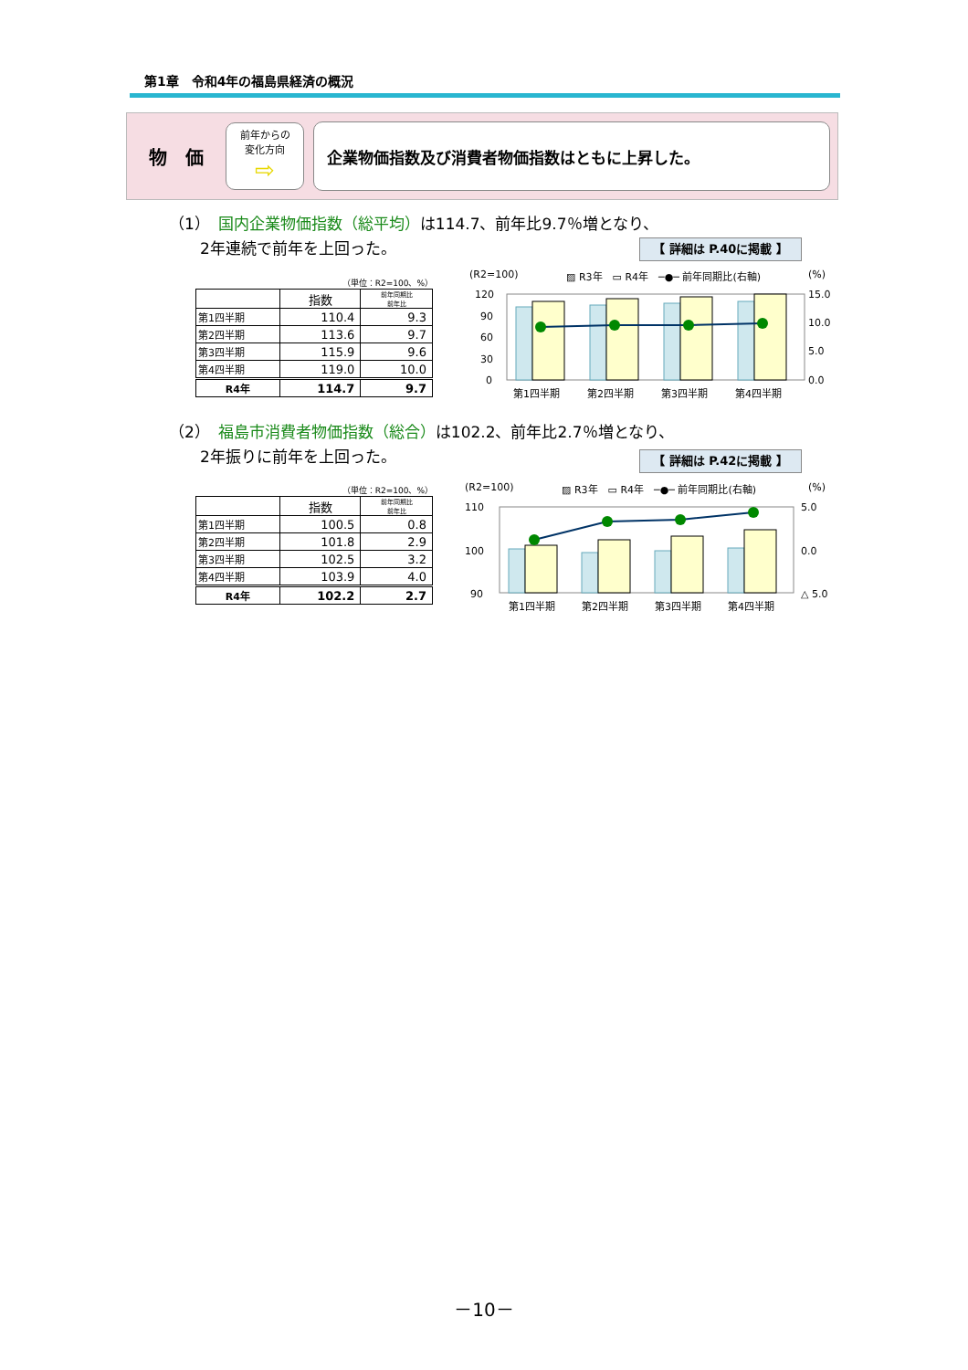第1章　令和4年の福島県経済の概況
物　価
前年からの
変化方向
⇨
企業物価指数及び消費者物価指数はともに上昇した。
（1）　国内企業物価指数（総平均）は114.7、前年比9.7％増となり、
　　2年連続で前年を上回った。
【 詳細は P.40に掲載 】
（単位：R2=100、%）
| | 指数 | 前年同期比 前年比 |
| --- | --- | --- |
| 第1四半期 | 110.4 | 9.3 |
| 第2四半期 | 113.6 | 9.7 |
| 第3四半期 | 115.9 | 9.6 |
| 第4四半期 | 119.0 | 10.0 |
| R4年 | 114.7 | 9.7 |
(R2=100)
▨ R3年　▭ R4年　─●─ 前年同期比(右軸)
(%)
120
90
60
30
0
15.0
10.0
5.0
0.0
第1四半期
第2四半期
第3四半期
第4四半期
（2）　福島市消費者物価指数（総合）は102.2、前年比2.7％増となり、
　　2年振りに前年を上回った。
【 詳細は P.42に掲載 】
（単位：R2=100、%）
| | 指数 | 前年同期比 前年比 |
| --- | --- | --- |
| 第1四半期 | 100.5 | 0.8 |
| 第2四半期 | 101.8 | 2.9 |
| 第3四半期 | 102.5 | 3.2 |
| 第4四半期 | 103.9 | 4.0 |
| R4年 | 102.2 | 2.7 |
(R2=100)
▨ R3年　▭ R4年　─●─ 前年同期比(右軸)
(%)
110
100
90
5.0
0.0
△ 5.0
第1四半期
第2四半期
第3四半期
第4四半期
－10－